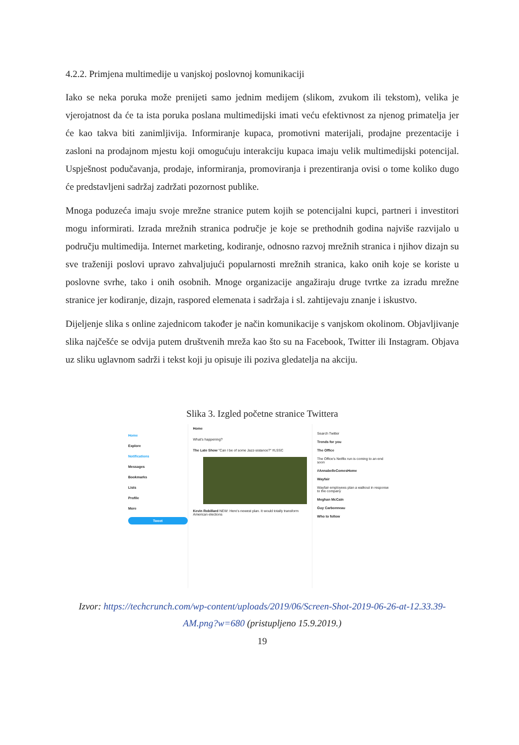4.2.2. Primjena multimedije u vanjskoj poslovnoj komunikaciji
Iako se neka poruka može prenijeti samo jednim medijem (slikom, zvukom ili tekstom), velika je vjerojatnost da će ta ista poruka poslana multimedijski imati veću efektivnost za njenog primatelja jer će kao takva biti zanimljivija. Informiranje kupaca, promotivni materijali, prodajne prezentacije i zasloni na prodajnom mjestu koji omogućuju interakciju kupaca imaju velik multimedijski potencijal. Uspješnost podučavanja, prodaje, informiranja, promoviranja i prezentiranja ovisi o tome koliko dugo će predstavljeni sadržaj zadržati pozornost publike.
Mnoga poduzeća imaju svoje mrežne stranice putem kojih se potencijalni kupci, partneri i investitori mogu informirati. Izrada mrežnih stranica područje je koje se prethodnih godina najviše razvijalo u području multimedija. Internet marketing, kodiranje, odnosno razvoj mrežnih stranica i njihov dizajn su sve traženiji poslovi upravo zahvaljujući popularnosti mrežnih stranica, kako onih koje se koriste u poslovne svrhe, tako i onih osobnih. Mnoge organizacije angažiraju druge tvrtke za izradu mrežne stranice jer kodiranje, dizajn, raspored elemenata i sadržaja i sl. zahtijevaju znanje i iskustvo.
Dijeljenje slika s online zajednicom također je način komunikacije s vanjskom okolinom. Objavljivanje slika najčešće se odvija putem društvenih mreža kao što su na Facebook, Twitter ili Instagram. Objava uz sliku uglavnom sadrži i tekst koji ju opisuje ili poziva gledatelja na akciju.
Slika 3. Izgled početne stranice Twittera
Home
Explore
Notifications
Messages
Bookmarks
Lists
Profile
More
Tweet
Home
What's happening?
The Late Show "Can I be of some Jazz-sistance?" #LSSC
Kevin Robillard NEW: Here's newest plan. It would totally transform American elections
Search Twitter
Trends for you
The Office
The Office's Netflix run is coming to an end soon
#AnnabelleComesHome
Wayfair
Wayfair employees plan a walkout in response to the company
Meghan McCain
Guy Carbonneau
Who to follow
Izvor: https://techcrunch.com/wp-content/uploads/2019/06/Screen-Shot-2019-06-26-at-12.33.39-AM.png?w=680 (pristupljeno 15.9.2019.)
19